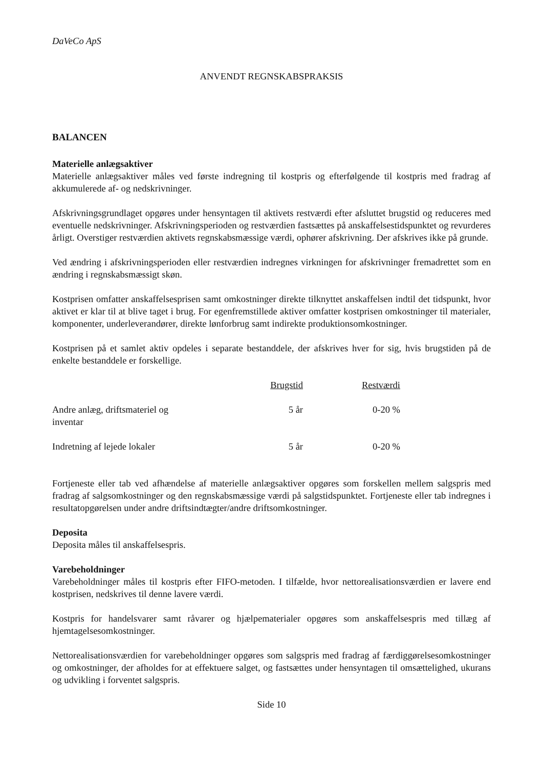DaVeCo ApS
ANVENDT REGNSKABSPRAKSIS
BALANCEN
Materielle anlægsaktiver
Materielle anlægsaktiver måles ved første indregning til kostpris og efterfølgende til kostpris med fradrag af akkumulerede af- og nedskrivninger.
Afskrivningsgrundlaget opgøres under hensyntagen til aktivets restværdi efter afsluttet brugstid og reduceres med eventuelle nedskrivninger. Afskrivningsperioden og restværdien fastsættes på anskaffelsestidspunktet og revurderes årligt. Overstiger restværdien aktivets regnskabsmæssige værdi, ophører afskrivning. Der afskrives ikke på grunde.
Ved ændring i afskrivningsperioden eller restværdien indregnes virkningen for afskrivninger fremadrettet som en ændring i regnskabsmæssigt skøn.
Kostprisen omfatter anskaffelsesprisen samt omkostninger direkte tilknyttet anskaffelsen indtil det tidspunkt, hvor aktivet er klar til at blive taget i brug. For egenfremstillede aktiver omfatter kostprisen omkostninger til materialer, komponenter, underleverandører, direkte lønforbrug samt indirekte produktionsomkostninger.
Kostprisen på et samlet aktiv opdeles i separate bestanddele, der afskrives hver for sig, hvis brugstiden på de enkelte bestanddele er forskellige.
| | Brugstid | Restværdi |
| Andre anlæg, driftsmateriel og inventar | 5 år | 0-20 % |
| Indretning af lejede lokaler | 5 år | 0-20 % |
Fortjeneste eller tab ved afhændelse af materielle anlægsaktiver opgøres som forskellen mellem salgspris med fradrag af salgsomkostninger og den regnskabsmæssige værdi på salgstidspunktet. Fortjeneste eller tab indregnes i resultatopgørelsen under andre driftsindtægter/andre driftsomkostninger.
Deposita
Deposita måles til anskaffelsespris.
Varebeholdninger
Varebeholdninger måles til kostpris efter FIFO-metoden. I tilfælde, hvor nettorealisationsværdien er lavere end kostprisen, nedskrives til denne lavere værdi.
Kostpris for handelsvarer samt råvarer og hjælpematerialer opgøres som anskaffelsespris med tillæg af hjemtagelsesomkostninger.
Nettorealisationsværdien for varebeholdninger opgøres som salgspris med fradrag af færdiggørelsesomkostninger og omkostninger, der afholdes for at effektuere salget, og fastsættes under hensyntagen til omsættelighed, ukurans og udvikling i forventet salgspris.
Side 10